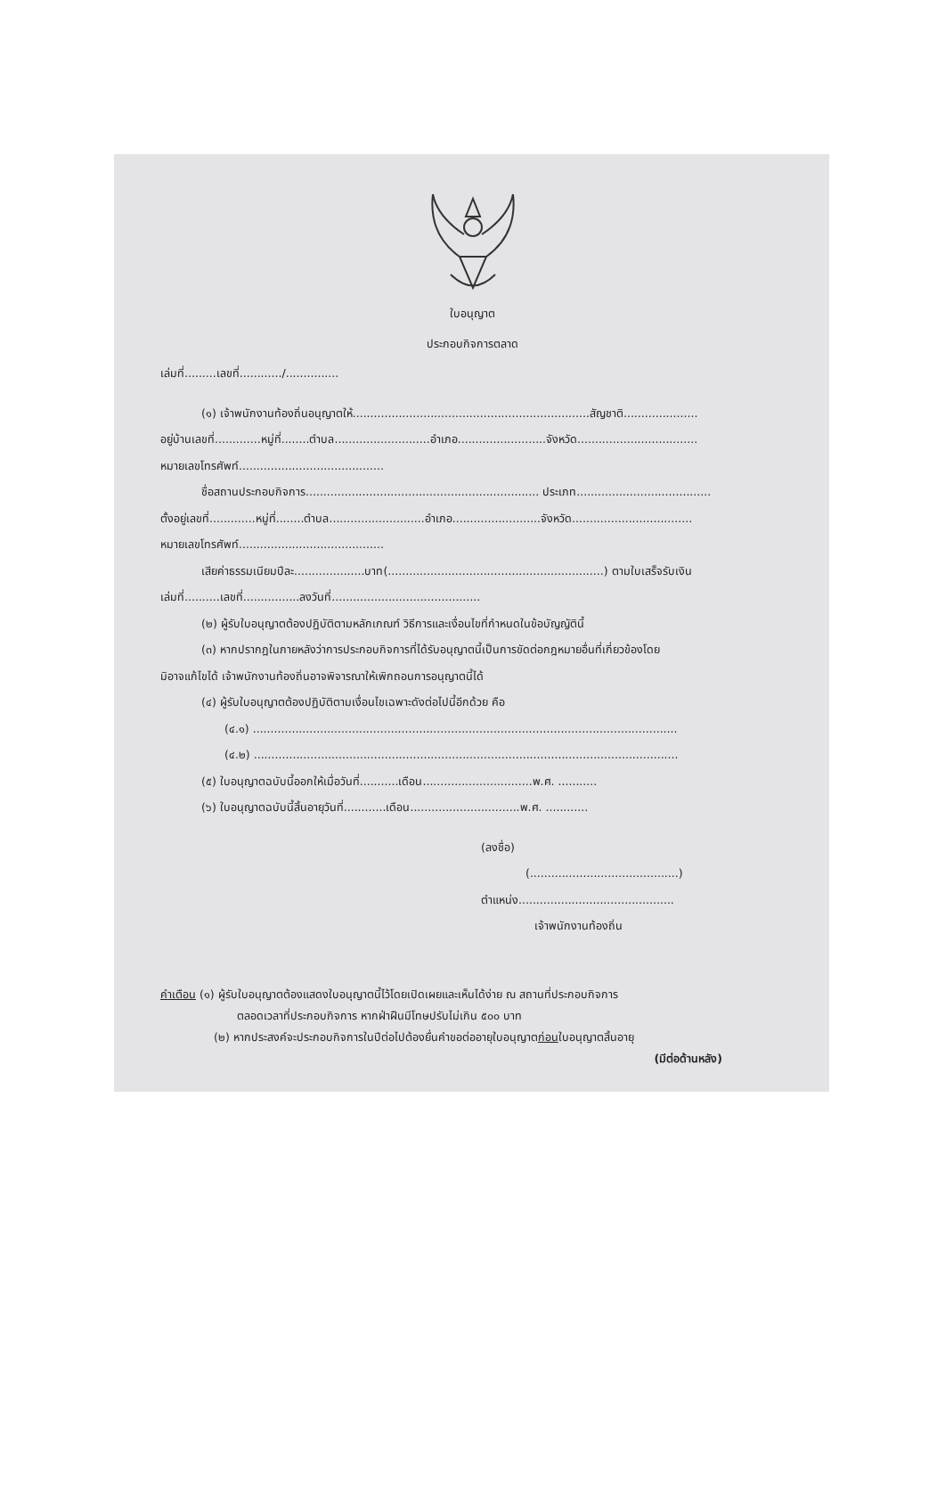ใบอนุญาต
ประกอบกิจการตลาด
เล่มที่.........เลขที่............/...............
(๑) เจ้าพนักงานท้องถิ่นอนุญาตให้...................................................................สัญชาติ.....................
อยู่บ้านเลขที่.............หมู่ที่........ตำบล...........................อำเภอ.........................จังหวัด..................................
หมายเลขโทรศัพท์.........................................
ชื่อสถานประกอบกิจการ.................................................................. ประเภท......................................
ตั้งอยู่เลขที่.............หมู่ที่........ตำบล...........................อำเภอ.........................จังหวัด..................................
หมายเลขโทรศัพท์.........................................
เสียค่าธรรมเนียมปีละ....................บาท(.............................................................) ตามใบเสร็จรับเงิน
เล่มที่..........เลขที่................ลงวันที่..........................................
(๒) ผู้รับใบอนุญาตต้องปฏิบัติตามหลักเกณฑ์ วิธีการและเงื่อนไขที่กำหนดในข้อบัญญัตินี้
(๓) หากปรากฏในภายหลังว่าการประกอบกิจการที่ได้รับอนุญาตนี้เป็นการขัดต่อกฎหมายอื่นที่เกี่ยวข้องโดย
มิอาจแก้ไขได้ เจ้าพนักงานท้องถิ่นอาจพิจารณาให้เพิกถอนการอนุญาตนี้ได้
(๔) ผู้รับใบอนุญาตต้องปฏิบัติตามเงื่อนไขเฉพาะดังต่อไปนี้อีกด้วย คือ
(๔.๑) ........................................................................................................................
(๔.๒) ........................................................................................................................
(๕) ใบอนุญาตฉบับนี้ออกให้เมื่อวันที่...........เดือน...............................พ.ศ. ...........
(๖) ใบอนุญาตฉบับนี้สิ้นอายุวันที่............เดือน...............................พ.ศ. ............
(ลงชื่อ)
(..........................................)
ตำแหน่ง............................................
เจ้าพนักงานท้องถิ่น
คำเตือน (๑) ผู้รับใบอนุญาตต้องแสดงใบอนุญาตนี้ไว้โดยเปิดเผยและเห็นได้ง่าย ณ สถานที่ประกอบกิจการ
ตลอดเวลาที่ประกอบกิจการ หากฝ่าฝืนมีโทษปรับไม่เกิน ๕๐๐ บาท
(๒) หากประสงค์จะประกอบกิจการในปีต่อไปต้องยื่นคำขอต่ออายุใบอนุญาตก่อนใบอนุญาตสิ้นอายุ
(มีต่อด้านหลัง)